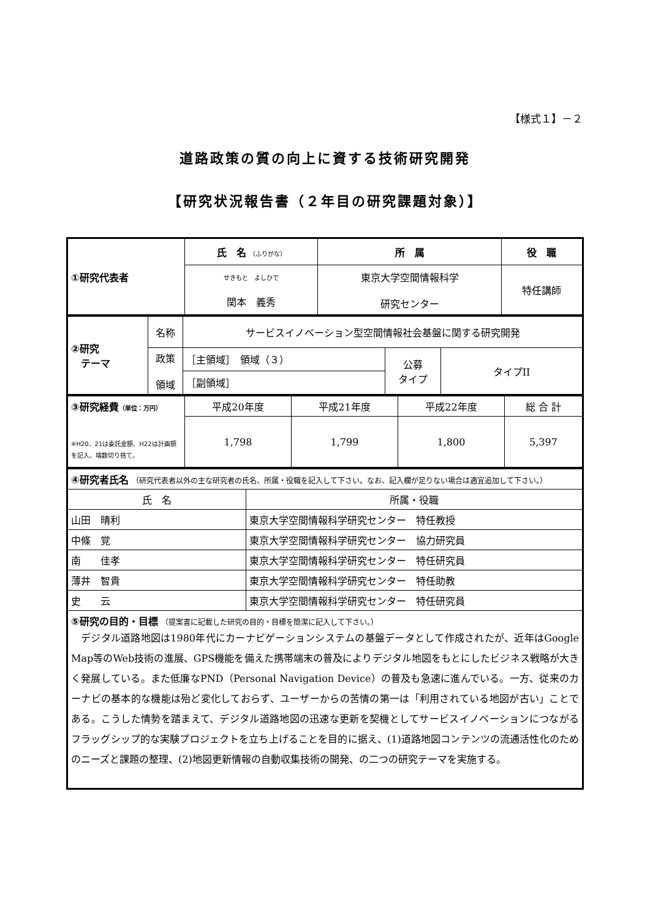【様式１】－２
道路政策の質の向上に資する技術研究開発
【研究状況報告書（２年目の研究課題対象）】
| ①研究代表者 | 氏 名 （ふりがな） | 所 属 | 役 職 |
| | せきもと よしひで 関本 義秀 | 東京大学空間情報科学 研究センター | 特任講師 |
| ②研究 テーマ | 名称 | サービスイノベーション型空間情報社会基盤に関する研究開発 | | |
| | 政策 領域 | ［主領域］ 領域（３） | 公募 タイプ | タイプII |
| | | ［副領域］ | | |
| ③研究経費 （単位：万円） ※H20、21は委託金額、H22は計画額を記入。端数切り捨て。 | 平成20年度 | 平成21年度 | 平成22年度 | 総 合 計 |
| | 1,798 | 1,799 | 1,800 | 5,397 |
| ④研究者氏名 （研究代表者以外の主な研究者の氏名、所属・役職を記入して下さい。なお、記入欄が足りない場合は適宜追加して下さい。） | |
| 氏 名 | 所属・役職 |
| 山田 晴利 | 東京大学空間情報科学研究センター 特任教授 |
| 中條 覚 | 東京大学空間情報科学研究センター 協力研究員 |
| 南 佳孝 | 東京大学空間情報科学研究センター 特任研究員 |
| 薄井 智貴 | 東京大学空間情報科学研究センター 特任助教 |
| 史 云 | 東京大学空間情報科学研究センター 特任研究員 |
| ⑤研究の目的・目標 （提案書に記載した研究の目的・目標を簡潔に記入して下さい。） デジタル道路地図は1980年代にカーナビゲーションシステムの基盤データとして作成されたが、近年はGoogle Map等のWeb技術の進展、GPS機能を備えた携帯端末の普及によりデジタル地図をもとにしたビジネス戦略が大きく発展している。また低廉なPND（Personal Navigation Device）の普及も急速に進んでいる。一方、従来のカーナビの基本的な機能は殆ど変化しておらず、ユーザーからの苦情の第一は「利用されている地図が古い」ことである。こうした情勢を踏まえて、デジタル道路地図の迅速な更新を契機としてサービスイノベーションにつながるフラッグシップ的な実験プロジェクトを立ち上げることを目的に据え、(1)道路地図コンテンツの流通活性化のためのニーズと課題の整理、(2)地図更新情報の自動収集技術の開発、の二つの研究テーマを実施する。 | |